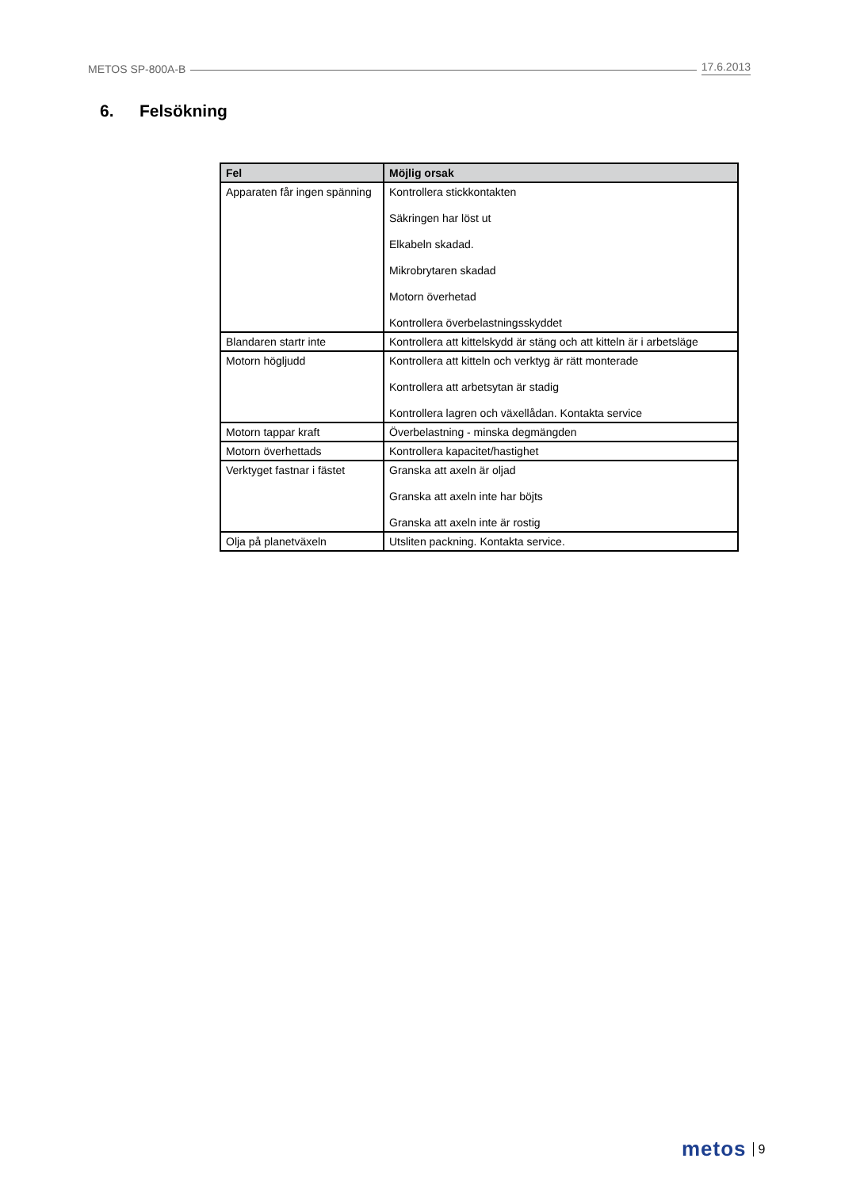METOS SP-800A-B 17.6.2013
6. Felsökning
| Fel | Möjlig orsak |
| --- | --- |
| Apparaten får ingen spänning | Kontrollera stickkontakten Säkringen har löst ut Elkabeln skadad. Mikrobrytaren skadad Motorn överhetad Kontrollera överbelastningsskyddet |
| Blandaren startr inte | Kontrollera att kittelskydd är stäng och att kitteln är i arbetsläge |
| Motorn högljudd | Kontrollera att kitteln och verktyg är rätt monterade Kontrollera att arbetsytan är stadig Kontrollera lagren och växellådan. Kontakta service |
| Motorn tappar kraft | Överbelastning - minska degmängden |
| Motorn överhettads | Kontrollera kapacitet/hastighet |
| Verktyget fastnar i fästet | Granska att axeln är oljad Granska att axeln inte har böjts Granska att axeln inte är rostig |
| Olja på planetväxeln | Utsliten packning. Kontakta service. |
metos 9